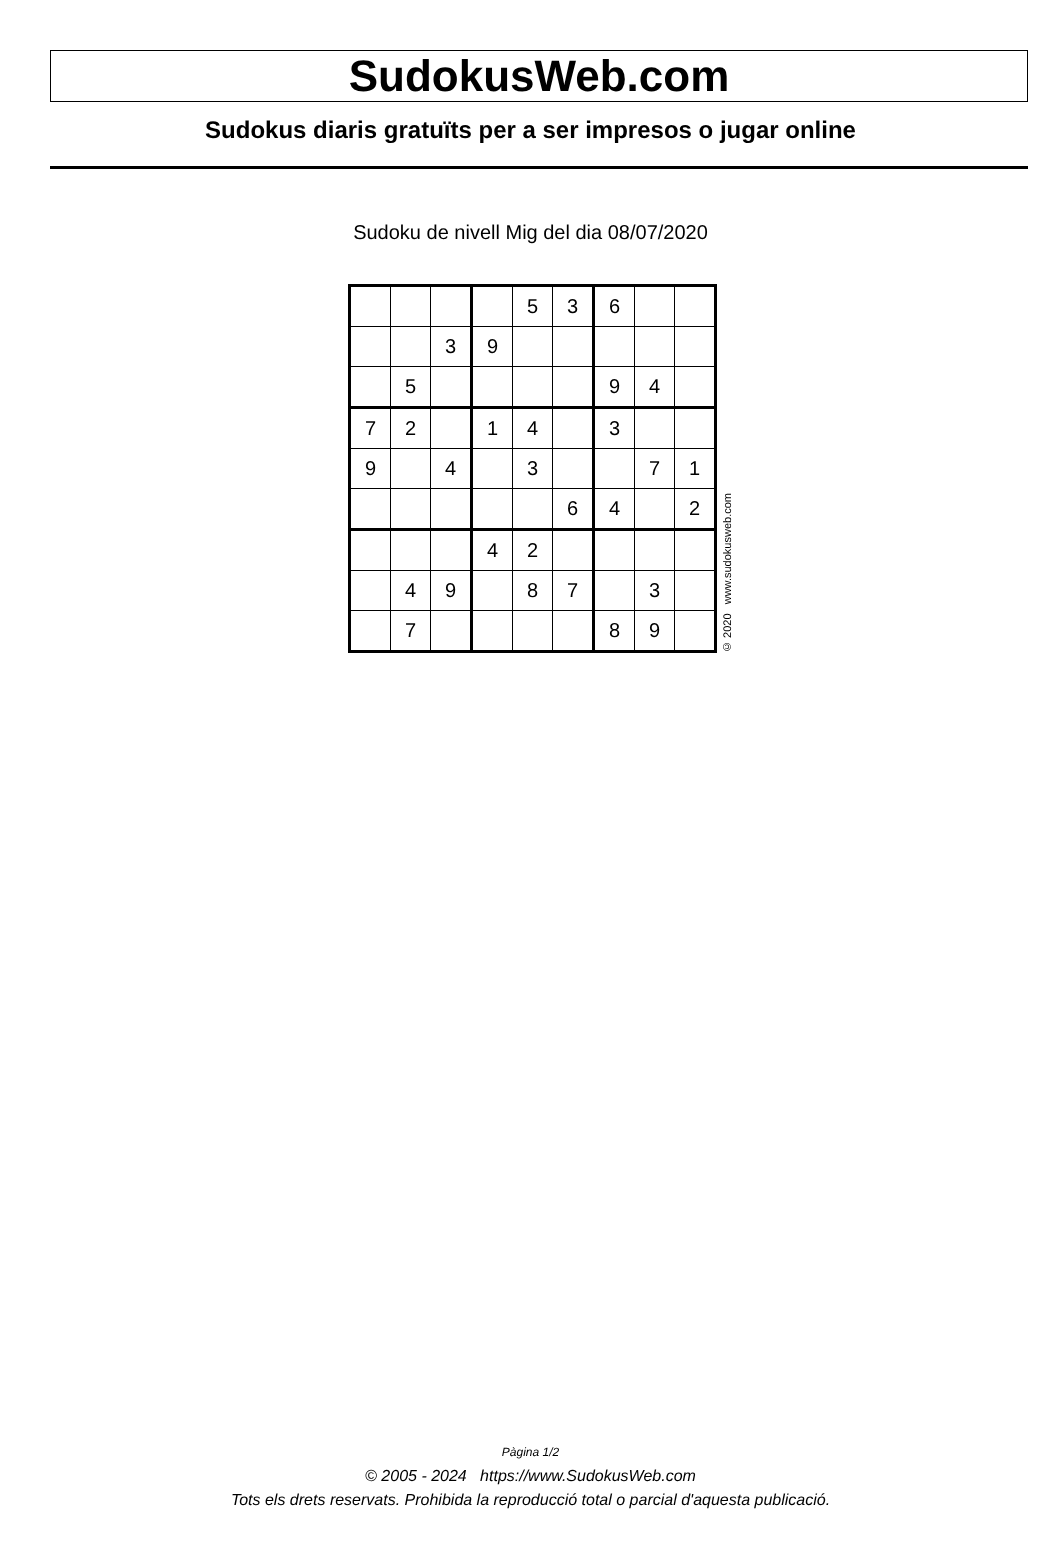SudokusWeb.com
Sudokus diaris gratuïts per a ser impresos o jugar online
Sudoku de nivell Mig del dia 08/07/2020
| | | | | 5 | 3 | 6 | | |
| | | 3 | 9 | | | | | |
| | 5 | | | | | 9 | 4 | |
| 7 | 2 | | 1 | 4 | | 3 | | |
| 9 | | 4 | | 3 | | | 7 | 1 |
| | | | | | 6 | 4 | | 2 |
| | | | 4 | 2 | | | | |
| | 4 | 9 | | 8 | 7 | | 3 | |
| | 7 | | | | | 8 | 9 | |
© 2020 www.sudokusweb.com
Pàgina 1/2
© 2005 - 2024 https://www.SudokusWeb.com
Tots els drets reservats. Prohibida la reproducció total o parcial d'aquesta publicació.